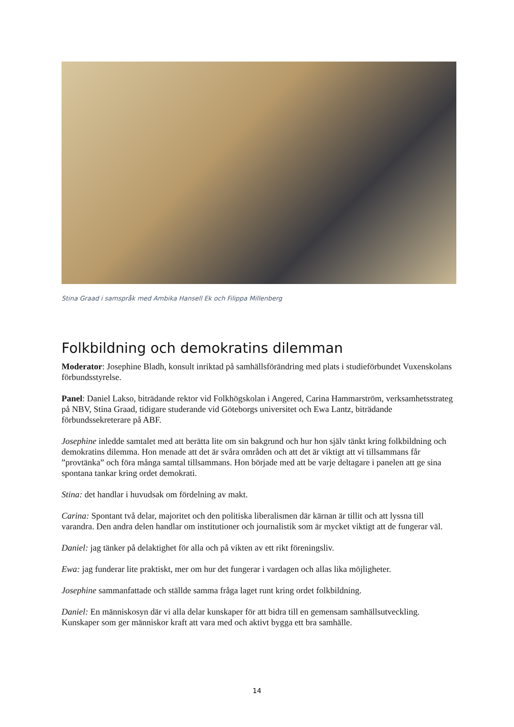Stina Graad i samspråk med Ambika Hansell Ek och Filippa Millenberg
Folkbildning och demokratins dilemman
Moderator: Josephine Bladh, konsult inriktad på samhällsförändring med plats i studieförbundet Vuxenskolans förbundsstyrelse.
Panel: Daniel Lakso, biträdande rektor vid Folkhögskolan i Angered, Carina Hammarström, verksamhetsstrateg på NBV, Stina Graad, tidigare studerande vid Göteborgs universitet och Ewa Lantz, biträdande förbundssekreterare på ABF.
Josephine inledde samtalet med att berätta lite om sin bakgrund och hur hon själv tänkt kring folkbildning och demokratins dilemma. Hon menade att det är svåra områden och att det är viktigt att vi tillsammans får ”provtänka” och föra många samtal tillsammans. Hon började med att be varje deltagare i panelen att ge sina spontana tankar kring ordet demokrati.
Stina: det handlar i huvudsak om fördelning av makt.
Carina: Spontant två delar, majoritet och den politiska liberalismen där kärnan är tillit och att lyssna till varandra. Den andra delen handlar om institutioner och journalistik som är mycket viktigt att de fungerar väl.
Daniel: jag tänker på delaktighet för alla och på vikten av ett rikt föreningsliv.
Ewa: jag funderar lite praktiskt, mer om hur det fungerar i vardagen och allas lika möjligheter.
Josephine sammanfattade och ställde samma fråga laget runt kring ordet folkbildning.
Daniel: En människosyn där vi alla delar kunskaper för att bidra till en gemensam samhällsutveckling. Kunskaper som ger människor kraft att vara med och aktivt bygga ett bra samhälle.
14